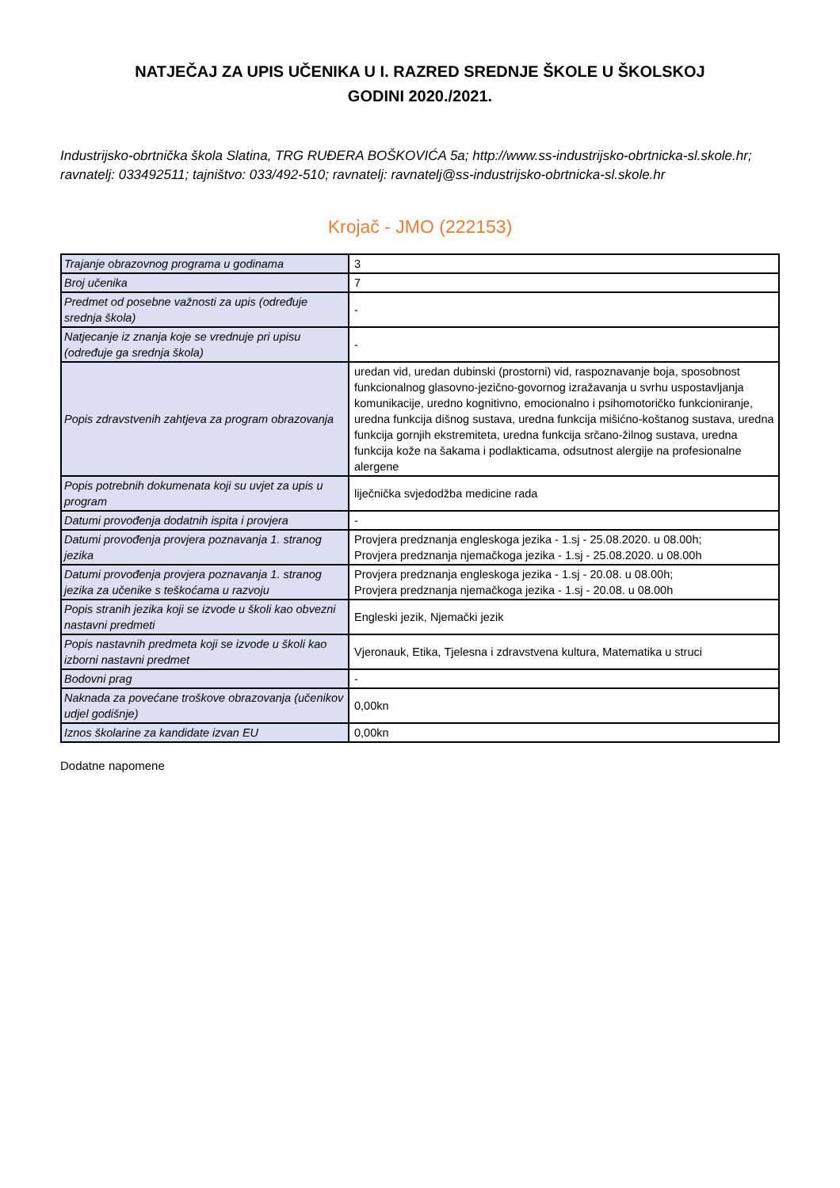NATJEČAJ ZA UPIS UČENIKA U I. RAZRED SREDNJE ŠKOLE U ŠKOLSKOJ
GODINI 2020./2021.
Industrijsko-obrtnička škola Slatina, TRG RUĐERA BOŠKOVIĆA 5a; http://www.ss-industrijsko-obrtnicka-sl.skole.hr; ravnatelj: 033492511; tajništvo: 033/492-510; ravnatelj: ravnatelj@ss-industrijsko-obrtnicka-sl.skole.hr
Krojač - JMO (222153)
| Trajanje obrazovnog programa u godinama | 3 |
| Broj učenika | 7 |
| Predmet od posebne važnosti za upis (određuje srednja škola) | - |
| Natjecanje iz znanja koje se vrednuje pri upisu (određuje ga srednja škola) | - |
| Popis zdravstvenih zahtjeva za program obrazovanja | uredan vid, uredan dubinski (prostorni) vid, raspoznavanje boja, sposobnost funkcionalnog glasovno-jezično-govornog izražavanja u svrhu uspostavljanja komunikacije, uredno kognitivno, emocionalno i psihomotoričko funkcioniranje, uredna funkcija dišnog sustava, uredna funkcija mišićno-koštanog sustava, uredna funkcija gornjih ekstremiteta, uredna funkcija srčano-žilnog sustava, uredna funkcija kože na šakama i podlakticama, odsutnost alergije na profesionalne alergene |
| Popis potrebnih dokumenata koji su uvjet za upis u program | liječnička svjedodžba medicine rada |
| Datumi provođenja dodatnih ispita i provjera | - |
| Datumi provođenja provjera poznavanja 1. stranog jezika | Provjera predznanja engleskoga jezika - 1.sj - 25.08.2020. u 08.00h; Provjera predznanja njemačkoga jezika - 1.sj - 25.08.2020. u 08.00h |
| Datumi provođenja provjera poznavanja 1. stranog jezika za učenike s teškoćama u razvoju | Provjera predznanja engleskoga jezika - 1.sj - 20.08. u 08.00h; Provjera predznanja njemačkoga jezika - 1.sj - 20.08. u 08.00h |
| Popis stranih jezika koji se izvode u školi kao obvezni nastavni predmeti | Engleski jezik, Njemački jezik |
| Popis nastavnih predmeta koji se izvode u školi kao izborni nastavni predmet | Vjeronauk, Etika, Tjelesna i zdravstvena kultura, Matematika u struci |
| Bodovni prag | - |
| Naknada za povećane troškove obrazovanja (učenikov udjel godišnje) | 0,00kn |
| Iznos školarine za kandidate izvan EU | 0,00kn |
Dodatne napomene